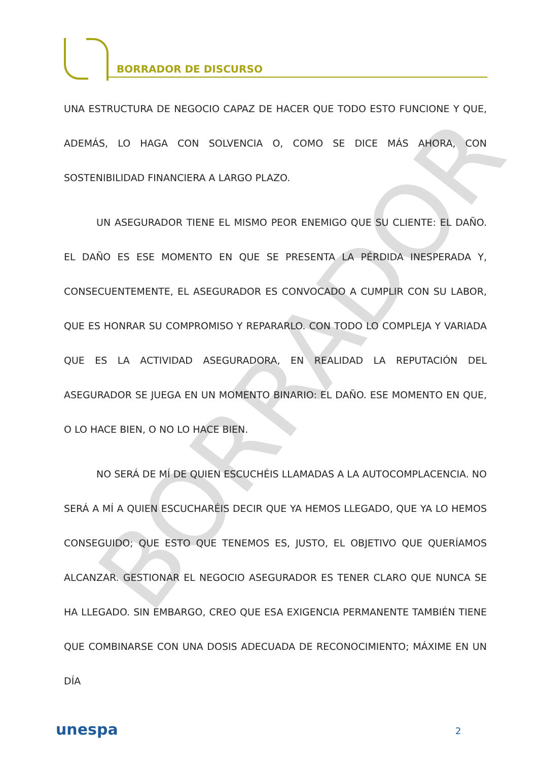BORRADOR DE DISCURSO
BORRADOR
UNA ESTRUCTURA DE NEGOCIO CAPAZ DE HACER QUE TODO ESTO FUNCIONE Y QUE, ADEMÁS, LO HAGA CON SOLVENCIA O, COMO SE DICE MÁS AHORA, CON SOSTENIBILIDAD FINANCIERA A LARGO PLAZO.
UN ASEGURADOR TIENE EL MISMO PEOR ENEMIGO QUE SU CLIENTE: EL DAÑO. EL DAÑO ES ESE MOMENTO EN QUE SE PRESENTA LA PÉRDIDA INESPERADA Y, CONSECUENTEMENTE, EL ASEGURADOR ES CONVOCADO A CUMPLIR CON SU LABOR, QUE ES HONRAR SU COMPROMISO Y REPARARLO. CON TODO LO COMPLEJA Y VARIADA QUE ES LA ACTIVIDAD ASEGURADORA, EN REALIDAD LA REPUTACIÓN DEL ASEGURADOR SE JUEGA EN UN MOMENTO BINARIO: EL DAÑO. ESE MOMENTO EN QUE, O LO HACE BIEN, O NO LO HACE BIEN.
NO SERÁ DE MÍ DE QUIEN ESCUCHÉIS LLAMADAS A LA AUTOCOMPLACENCIA. NO SERÁ A MÍ A QUIEN ESCUCHARÉIS DECIR QUE YA HEMOS LLEGADO, QUE YA LO HEMOS CONSEGUIDO; QUE ESTO QUE TENEMOS ES, JUSTO, EL OBJETIVO QUE QUERÍAMOS ALCANZAR. GESTIONAR EL NEGOCIO ASEGURADOR ES TENER CLARO QUE NUNCA SE HA LLEGADO. SIN EMBARGO, CREO QUE ESA EXIGENCIA PERMANENTE TAMBIÉN TIENE QUE COMBINARSE CON UNA DOSIS ADECUADA DE RECONOCIMIENTO; MÁXIME EN UN DÍA
unespa 2